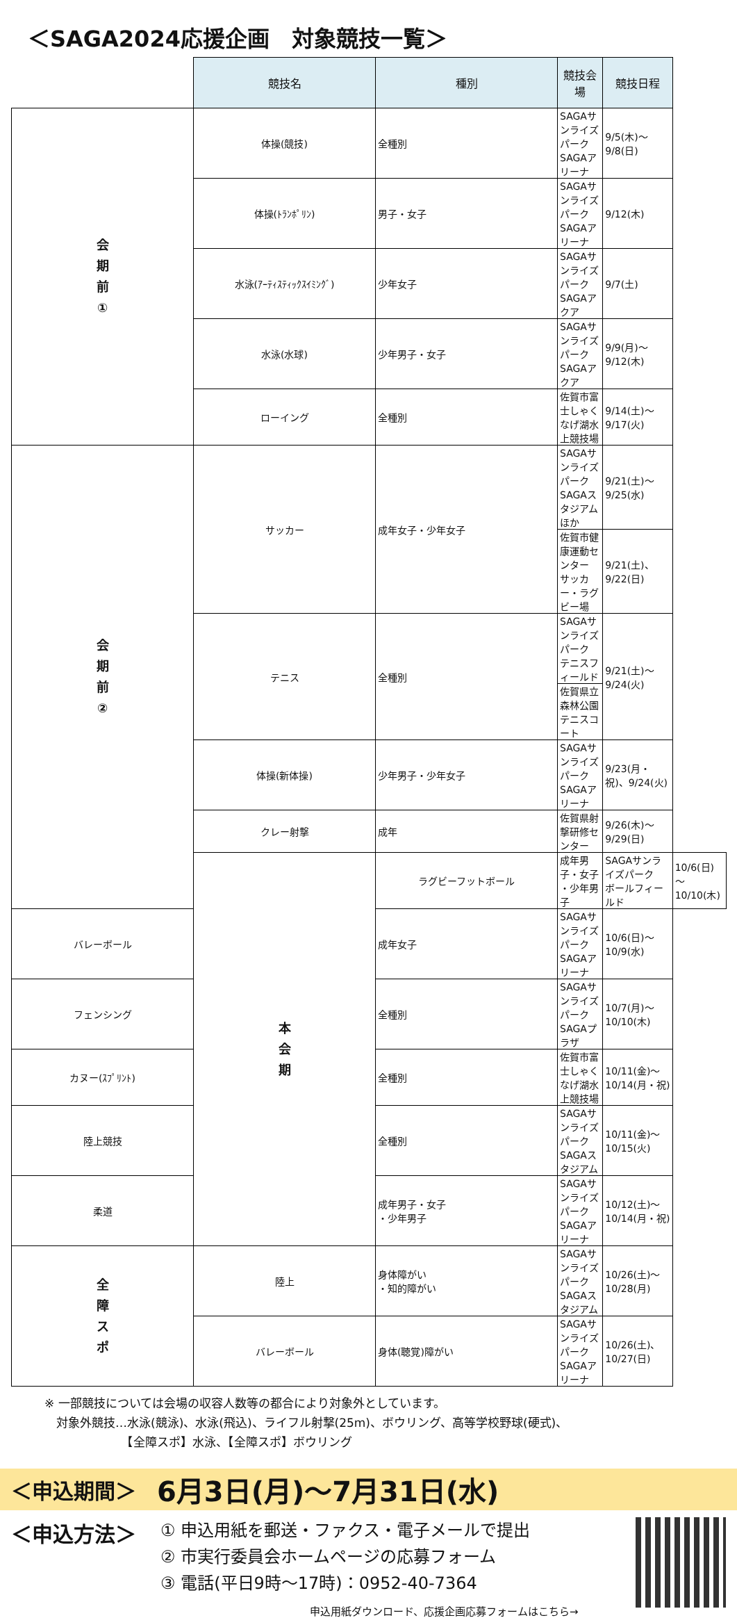＜SAGA2024応援企画　対象競技一覧＞
| | 競技名 | 種別 | 競技会場 | 競技日程 | |
| 会 期 前 ① | 体操(競技) | 全種別 | SAGAサンライズパーク SAGAアリーナ | 9/5(木)～9/8(日) | |
| | 体操(ﾄﾗﾝﾎﾟﾘﾝ) | 男子・女子 | SAGAサンライズパーク SAGAアリーナ | 9/12(木) | |
| | 水泳(ｱｰﾃｨｽﾃｨｯｸｽｲﾐﾝｸﾞ) | 少年女子 | SAGAサンライズパーク SAGAアクア | 9/7(土) | |
| | 水泳(水球) | 少年男子・女子 | SAGAサンライズパーク SAGAアクア | 9/9(月)～9/12(木) | |
| | ローイング | 全種別 | 佐賀市富士しゃくなげ湖水上競技場 | 9/14(土)～9/17(火) | |
| 会 期 前 ② | サッカー | 成年女子・少年女子 | SAGAサンライズパーク SAGAスタジアムほか | 9/21(土)～9/25(水) | |
| | | | 佐賀市健康運動センター サッカー・ラグビー場 | 9/21(土)、9/22(日) | |
| | テニス | 全種別 | SAGAサンライズパーク テニスフィールド | 9/21(土)～9/24(火) | |
| | | | 佐賀県立森林公園 テニスコート | | |
| | 体操(新体操) | 少年男子・少年女子 | SAGAサンライズパーク SAGAアリーナ | 9/23(月・祝)、9/24(火) | |
| | クレー射撃 | 成年 | 佐賀県射撃研修センター | 9/26(木)～9/29(日) | |
| | 本 会 期 | ラグビーフットボール | 成年男子・女子 ・少年男子 | SAGAサンライズパーク ボールフィールド | 10/6(日)～10/10(木) |
| バレーボール | | 成年女子 | SAGAサンライズパーク SAGAアリーナ | 10/6(日)～10/9(水) | |
| フェンシング | | 全種別 | SAGAサンライズパーク SAGAプラザ | 10/7(月)～10/10(木) | |
| カヌー(ｽﾌﾟﾘﾝﾄ) | | 全種別 | 佐賀市富士しゃくなげ湖水上競技場 | 10/11(金)～10/14(月・祝) | |
| 陸上競技 | | 全種別 | SAGAサンライズパーク SAGAスタジアム | 10/11(金)～10/15(火) | |
| 柔道 | | 成年男子・女子 ・少年男子 | SAGAサンライズパーク SAGAアリーナ | 10/12(土)～10/14(月・祝) | |
| 全 障 ス ポ | 陸上 | 身体障がい ・知的障がい | SAGAサンライズパーク SAGAスタジアム | 10/26(土)～10/28(月) | |
| | バレーボール | 身体(聴覚)障がい | SAGAサンライズパーク SAGAアリーナ | 10/26(土)、10/27(日) | |
※ 一部競技については会場の収容人数等の都合により対象外としています。
　対象外競技…水泳(競泳)、水泳(飛込)、ライフル射撃(25m)、ボウリング、高等学校野球(硬式)、
　　　　　　　【全障スポ】水泳、【全障スポ】ボウリング
＜申込期間＞ 6月3日(月)～7月31日(水)
＜申込方法＞
① 申込用紙を郵送・ファクス・電子メールで提出
② 市実行委員会ホームページの応募フォーム
③ 電話(平日9時～17時)：0952-40-7364
申込用紙ダウンロード、応援企画応募フォームはこちら→